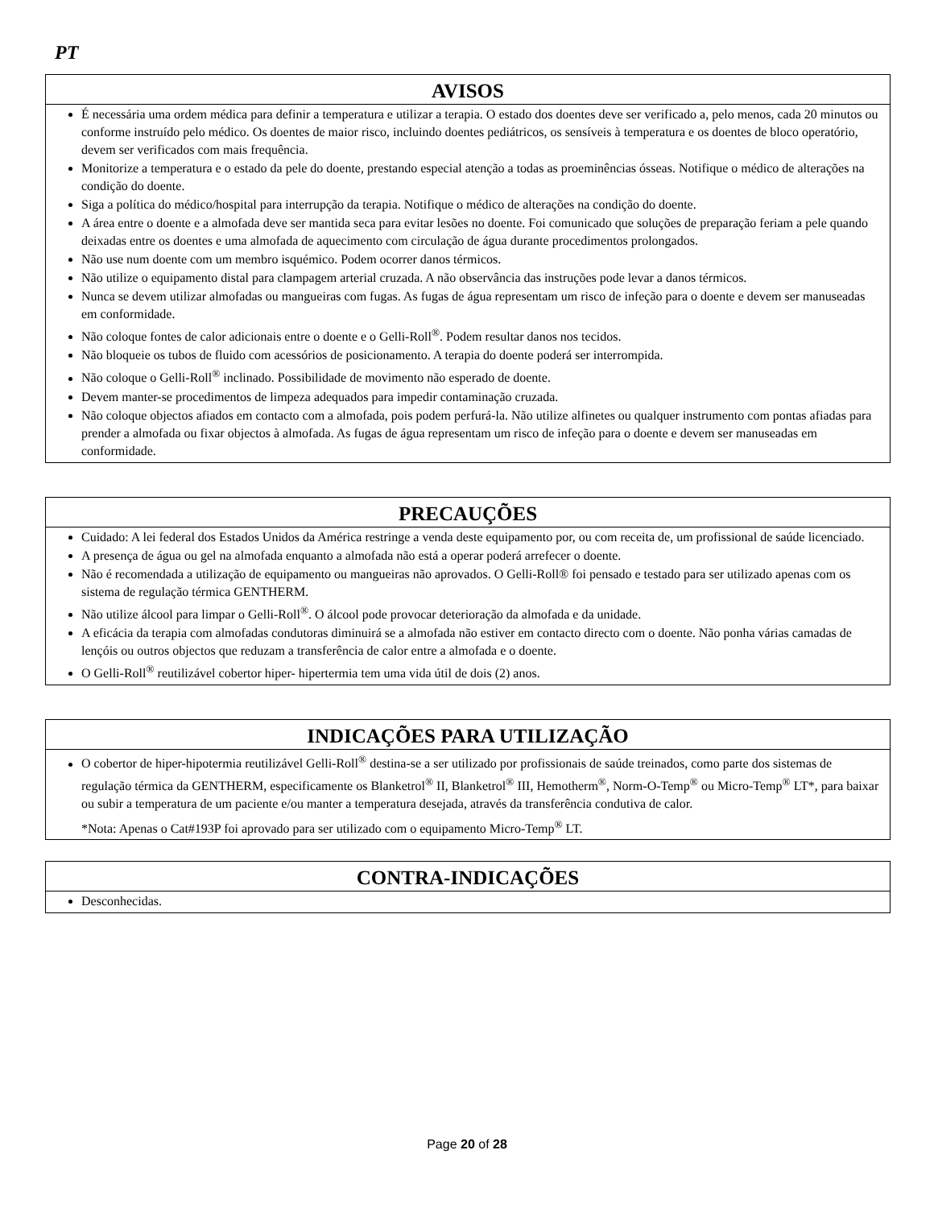PT
| AVISOS |
| --- |
| É necessária uma ordem médica para definir a temperatura e utilizar a terapia. O estado dos doentes deve ser verificado a, pelo menos, cada 20 minutos ou conforme instruído pelo médico. Os doentes de maior risco, incluindo doentes pediátricos, os sensíveis à temperatura e os doentes de bloco operatório, devem ser verificados com mais frequência. Monitorize a temperatura e o estado da pele do doente, prestando especial atenção a todas as proeminências ósseas. Notifique o médico de alterações na condição do doente. Siga a política do médico/hospital para interrupção da terapia. Notifique o médico de alterações na condição do doente. A área entre o doente e a almofada deve ser mantida seca para evitar lesões no doente. Foi comunicado que soluções de preparação feriam a pele quando deixadas entre os doentes e uma almofada de aquecimento com circulação de água durante procedimentos prolongados. Não use num doente com um membro isquémico. Podem ocorrer danos térmicos. Não utilize o equipamento distal para clampagem arterial cruzada. A não observância das instruções pode levar a danos térmicos. Nunca se devem utilizar almofadas ou mangueiras com fugas. As fugas de água representam um risco de infeção para o doente e devem ser manuseadas em conformidade. Não coloque fontes de calor adicionais entre o doente e o Gelli-Roll<sup>®</sup>. Podem resultar danos nos tecidos. Não bloqueie os tubos de fluido com acessórios de posicionamento. A terapia do doente poderá ser interrompida. Não coloque o Gelli-Roll<sup>®</sup> inclinado. Possibilidade de movimento não esperado de doente. Devem manter-se procedimentos de limpeza adequados para impedir contaminação cruzada. Não coloque objectos afiados em contacto com a almofada, pois podem perfurá-la. Não utilize alfinetes ou qualquer instrumento com pontas afiadas para prender a almofada ou fixar objectos à almofada. As fugas de água representam um risco de infeção para o doente e devem ser manuseadas em conformidade. |
| PRECAUÇÕES |
| --- |
| Cuidado: A lei federal dos Estados Unidos da América restringe a venda deste equipamento por, ou com receita de, um profissional de saúde licenciado. A presença de água ou gel na almofada enquanto a almofada não está a operar poderá arrefecer o doente. Não é recomendada a utilização de equipamento ou mangueiras não aprovados. O Gelli-Roll® foi pensado e testado para ser utilizado apenas com os sistema de regulação térmica GENTHERM. Não utilize álcool para limpar o Gelli-Roll<sup>®</sup>. O álcool pode provocar deterioração da almofada e da unidade. A eficácia da terapia com almofadas condutoras diminuirá se a almofada não estiver em contacto directo com o doente. Não ponha várias camadas de lençóis ou outros objectos que reduzam a transferência de calor entre a almofada e o doente. O Gelli-Roll<sup>®</sup> reutilizável cobertor hiper- hipertermia tem uma vida útil de dois (2) anos. |
| INDICAÇÕES PARA UTILIZAÇÃO |
| --- |
| O cobertor de hiper-hipotermia reutilizável Gelli-Roll<sup>®</sup> destina-se a ser utilizado por profissionais de saúde treinados, como parte dos sistemas de regulação térmica da GENTHERM, especificamente os Blanketrol<sup>®</sup> II, Blanketrol<sup>®</sup> III, Hemotherm<sup>®</sup>, Norm-O-Temp<sup>®</sup> ou Micro-Temp<sup>®</sup> LT*, para baixar ou subir a temperatura de um paciente e/ou manter a temperatura desejada, através da transferência condutiva de calor. *Nota: Apenas o Cat#193P foi aprovado para ser utilizado com o equipamento Micro-Temp<sup>®</sup> LT. |
| CONTRA-INDICAÇÕES |
| --- |
| Desconhecidas. |
Page 20 of 28